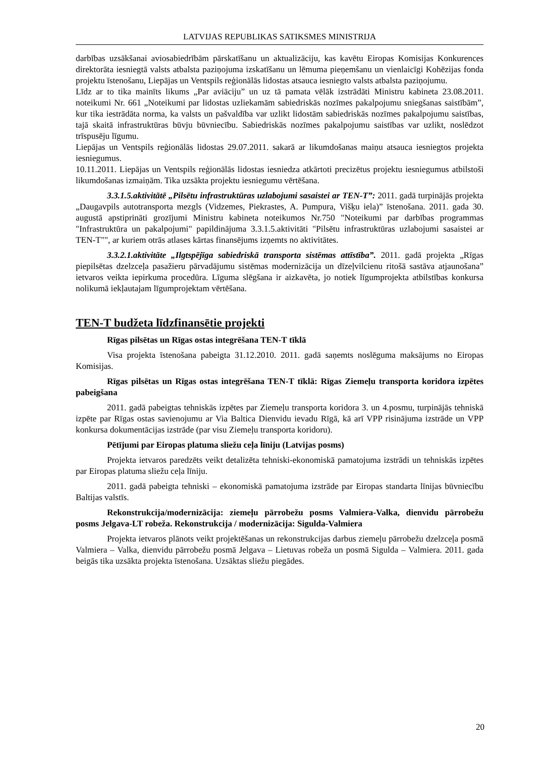LATVIJAS REPUBLIKAS SATIKSMES MINISTRIJA
darbības uzsākšanai aviosabiedrībām pārskatīšanu un aktualizāciju, kas kavētu Eiropas Komisijas Konkurences direktorāta iesniegtā valsts atbalsta paziņojuma izskatīšanu un lēmuma pieņemšanu un vienlaicīgi Kohēzijas fonda projektu īstenošanu, Liepājas un Ventspils reģionālās lidostas atsauca iesniegto valsts atbalsta paziņojumu.
Līdz ar to tika mainīts likums „Par aviāciju” un uz tā pamata vēlāk izstrādāti Ministru kabineta 23.08.2011. noteikumi Nr. 661 „Noteikumi par lidostas uzliekamām sabiedriskās nozīmes pakalpojumu sniegšanas saistībām”, kur tika iestrādāta norma, ka valsts un pašvaldība var uzlikt lidostām sabiedriskās nozīmes pakalpojumu saistības, tajā skaitā infrastruktūras būvju būvniecību. Sabiedriskās nozīmes pakalpojumu saistības var uzlikt, noslēdzot trīspusēju līgumu.
Liepājas un Ventspils reģionālās lidostas 29.07.2011. sakarā ar likumdošanas maiņu atsauca iesniegtos projekta iesniegumus.
10.11.2011. Liepājas un Ventspils reģionālās lidostas iesniedza atkārtoti precizētus projektu iesniegumus atbilstoši likumdošanas izmaiņām. Tika uzsākta projektu iesniegumu vērtēšana.
3.3.1.5.aktivitātē „Pilsētu infrastruktūras uzlabojumi sasaistei ar TEN-T”: 2011. gadā turpinājās projekta „Daugavpils autotransporta mezgls (Vidzemes, Piekrastes, A. Pumpura, Višķu iela)” īstenošana. 2011. gada 30. augustā apstiprināti grozījumi Ministru kabineta noteikumos Nr.750 "Noteikumi par darbības programmas "Infrastruktūra un pakalpojumi" papildinājuma 3.3.1.5.aktivitāti "Pilsētu infrastruktūras uzlabojumi sasaistei ar TEN-T"", ar kuriem otrās atlases kārtas finansējums izņemts no aktivitātes.
3.3.2.1.aktivitāte „Ilgtspējīga sabiedriskā transporta sistēmas attīstība”. 2011. gadā projekta „Rīgas piepilsētas dzelzceļa pasažieru pārvadājumu sistēmas modernizācija un dīzeļvilcienu ritošā sastāva atjaunošana” ietvaros veikta iepirkuma procedūra. Līguma slēgšana ir aizkavēta, jo notiek līgumprojekta atbilstības konkursa nolikumā iekļautajam līgumprojektam vērtēšana.
TEN-T budžeta līdzfinansētie projekti
Rīgas pilsētas un Rīgas ostas integrēšana TEN-T tīklā
Visa projekta īstenošana pabeigta 31.12.2010. 2011. gadā saņemts noslēguma maksājums no Eiropas Komisijas.
Rīgas pilsētas un Rīgas ostas integrēšana TEN-T tīklā: Rīgas Ziemeļu transporta koridora izpētes pabeigšana
2011. gadā pabeigtas tehniskās izpētes par Ziemeļu transporta koridora 3. un 4.posmu, turpinājās tehniskā izpēte par Rīgas ostas savienojumu ar Via Baltica Dienvidu ievadu Rīgā, kā arī VPP risinājuma izstrāde un VPP konkursa dokumentācijas izstrāde (par visu Ziemeļu transporta koridoru).
Pētījumi par Eiropas platuma sliežu ceļa līniju (Latvijas posms)
Projekta ietvaros paredzēts veikt detalizēta tehniski-ekonomiskā pamatojuma izstrādi un tehniskās izpētes par Eiropas platuma sliežu ceļa līniju.
2011. gadā pabeigta tehniski – ekonomiskā pamatojuma izstrāde par Eiropas standarta līnijas būvniecību Baltijas valstīs.
Rekonstrukcija/modernizācija: ziemeļu pārrobežu posms Valmiera-Valka, dienvidu pārrobežu posms Jelgava-LT robeža. Rekonstrukcija / modernizācija: Sigulda-Valmiera
Projekta ietvaros plānots veikt projektēšanas un rekonstrukcijas darbus ziemeļu pārrobežu dzelzceļa posmā Valmiera – Valka, dienvidu pārrobežu posmā Jelgava – Lietuvas robeža un posmā Sigulda – Valmiera. 2011. gada beigās tika uzsākta projekta īstenošana. Uzsāktas sliežu piegādes.
20